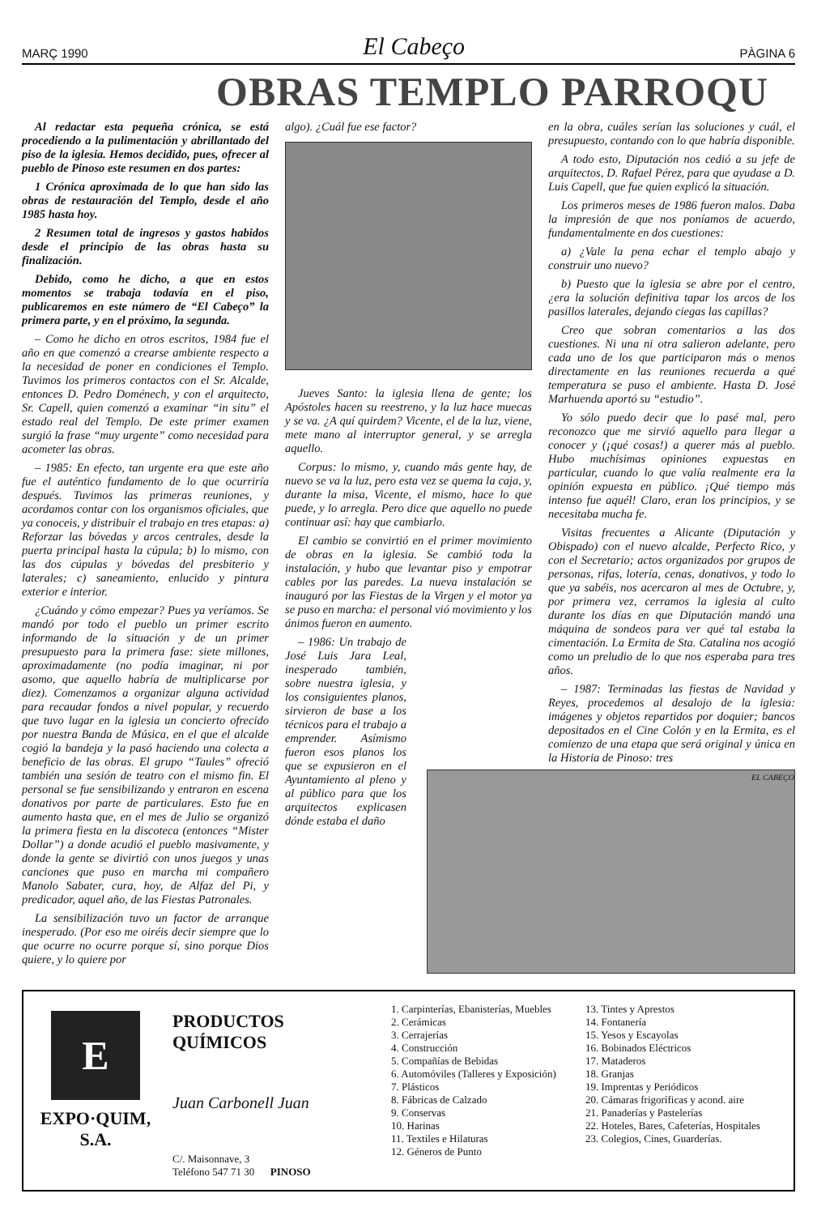MARÇ 1990 El Cabeço PÀGINA 6
OBRAS TEMPLO PARROQU
Al redactar esta pequeña crónica, se está procediendo a la pulimentación y abrillantado del piso de la iglesia. Hemos decidido, pues, ofrecer al pueblo de Pinoso este resumen en dos partes:
1 Crónica aproximada de lo que han sido las obras de restauración del Templo, desde el año 1985 hasta hoy.
2 Resumen total de ingresos y gastos habidos desde el principio de las obras hasta su finalización.
Debido, como he dicho, a que en estos momentos se trabaja todavía en el piso, publicaremos en este número de “El Cabeço” la primera parte, y en el próximo, la segunda.
– Como he dicho en otros escritos, 1984 fue el año en que comenzó a crearse ambiente respecto a la necesidad de poner en condiciones el Templo. Tuvimos los primeros contactos con el Sr. Alcalde, entonces D. Pedro Doménech, y con el arquitecto, Sr. Capell, quien comenzó a examinar “in situ” el estado real del Templo. De este primer examen surgió la frase “muy urgente” como necesidad para acometer las obras.
– 1985: En efecto, tan urgente era que este año fue el auténtico fundamento de lo que ocurriría después. Tuvimos las primeras reuniones, y acordamos contar con los organismos oficiales, que ya conoceis, y distribuir el trabajo en tres etapas: a) Reforzar las bóvedas y arcos centrales, desde la puerta principal hasta la cúpula; b) lo mismo, con las dos cúpulas y bóvedas del presbiterio y laterales; c) saneamiento, enlucido y pintura exterior e interior.
¿Cuándo y cómo empezar? Pues ya veríamos. Se mandó por todo el pueblo un primer escrito informando de la situación y de un primer presupuesto para la primera fase: siete millones, aproximadamente (no podía imaginar, ni por asomo, que aquello habría de multiplicarse por diez). Comenzamos a organizar alguna actividad para recaudar fondos a nivel popular, y recuerdo que tuvo lugar en la iglesia un concierto ofrecido por nuestra Banda de Música, en el que el alcalde cogió la bandeja y la pasó haciendo una colecta a beneficio de las obras. El grupo “Taules” ofreció también una sesión de teatro con el mismo fin. El personal se fue sensibilizando y entraron en escena donativos por parte de particulares. Esto fue en aumento hasta que, en el mes de Julio se organizó la primera fiesta en la discoteca (entonces “Mister Dollar”) a donde acudió el pueblo masivamente, y donde la gente se divirtió con unos juegos y unas canciones que puso en marcha mi compañero Manolo Sabater, cura, hoy, de Alfaz del Pi, y predicador, aquel año, de las Fiestas Patronales.
La sensibilización tuvo un factor de arranque inesperado. (Por eso me oiréis decir siempre que lo que ocurre no ocurre porque sí, sino porque Dios quiere, y lo quiere por
algo). ¿Cuál fue ese factor?
Jueves Santo: la iglesia llena de gente; los Apóstoles hacen su reestreno, y la luz hace muecas y se va. ¿A quí quirdem? Vicente, el de la luz, viene, mete mano al interruptor general, y se arregla aquello.
Corpus: lo mismo, y, cuando más gente hay, de nuevo se va la luz, pero esta vez se quema la caja, y, durante la misa, Vicente, el mismo, hace lo que puede, y lo arregla. Pero dice que aquello no puede continuar así: hay que cambiarlo.
El cambio se convirtió en el primer movimiento de obras en la iglesia. Se cambió toda la instalación, y hubo que levantar piso y empotrar cables por las paredes. La nueva instalación se inauguró por las Fiestas de la Virgen y el motor ya se puso en marcha: el personal vió movimiento y los ánimos fueron en aumento.
– 1986: Un trabajo de José Luis Jara Leal, inesperado también, sobre nuestra iglesia, y los consiguientes planos, sirvieron de base a los técnicos para el trabajo a emprender. Asímismo fueron esos planos los que se expusieron en el Ayuntamiento al pleno y al público para que los arquitectos explicasen dónde estaba el daño
en la obra, cuáles serían las soluciones y cuál, el presupuesto, contando con lo que habría disponible.
A todo esto, Diputación nos cedió a su jefe de arquitectos, D. Rafael Pérez, para que ayudase a D. Luis Capell, que fue quien explicó la situación.
Los primeros meses de 1986 fueron malos. Daba la impresión de que nos poníamos de acuerdo, fundamentalmente en dos cuestiones:
a) ¿Vale la pena echar el templo abajo y construir uno nuevo?
b) Puesto que la iglesia se abre por el centro, ¿era la solución definitiva tapar los arcos de los pasillos laterales, dejando ciegas las capillas?
Creo que sobran comentarios a las dos cuestiones. Ni una ni otra salieron adelante, pero cada uno de los que participaron más o menos directamente en las reuniones recuerda a qué temperatura se puso el ambiente. Hasta D. José Marhuenda aportó su “estudio”.
Yo sólo puedo decir que lo pasé mal, pero reconozco que me sirvió aquello para llegar a conocer y (¡qué cosas!) a querer más al pueblo. Hubo muchísimas opiniones expuestas en particular, cuando lo que valía realmente era la opinión expuesta en público. ¡Qué tiempo más intenso fue aquél! Claro, eran los principios, y se necesitaba mucha fe.
Visitas frecuentes a Alicante (Diputación y Obispado) con el nuevo alcalde, Perfecto Rico, y con el Secretario; actos organizados por grupos de personas, rifas, lotería, cenas, donativos, y todo lo que ya sabéis, nos acercaron al mes de Octubre, y, por primera vez, cerramos la iglesia al culto durante los días en que Diputación mandó una máquina de sondeos para ver qué tal estaba la cimentación. La Ermita de Sta. Catalina nos acogió como un preludio de lo que nos esperaba para tres años.
– 1987: Terminadas las fiestas de Navidad y Reyes, procedemos al desalojo de la iglesia: imágenes y objetos repartidos por doquier; bancos depositados en el Cine Colón y en la Ermita, es el comienzo de una etapa que será original y única en la Historia de Pinoso: tres
EL CABEÇO
E
EXPO·QUIM, S.A.
PRODUCTOS QUÍMICOS
Juan Carbonell Juan
C/. Maisonnave, 3
Teléfono 547 71 30 PINOSO
1. Carpinterías, Ebanisterías, Muebles
2. Cerámicas
3. Cerrajerías
4. Construcción
5. Compañías de Bebidas
6. Automóviles (Talleres y Exposición)
7. Plásticos
8. Fábricas de Calzado
9. Conservas
10. Harinas
11. Textiles e Hilaturas
12. Géneros de Punto
13. Tintes y Aprestos
14. Fontanería
15. Yesos y Escayolas
16. Bobinados Eléctricos
17. Mataderos
18. Granjas
19. Imprentas y Periódicos
20. Cámaras frigoríficas y acond. aire
21. Panaderías y Pastelerías
22. Hoteles, Bares, Cafeterías, Hospitales
23. Colegios, Cines, Guarderías.